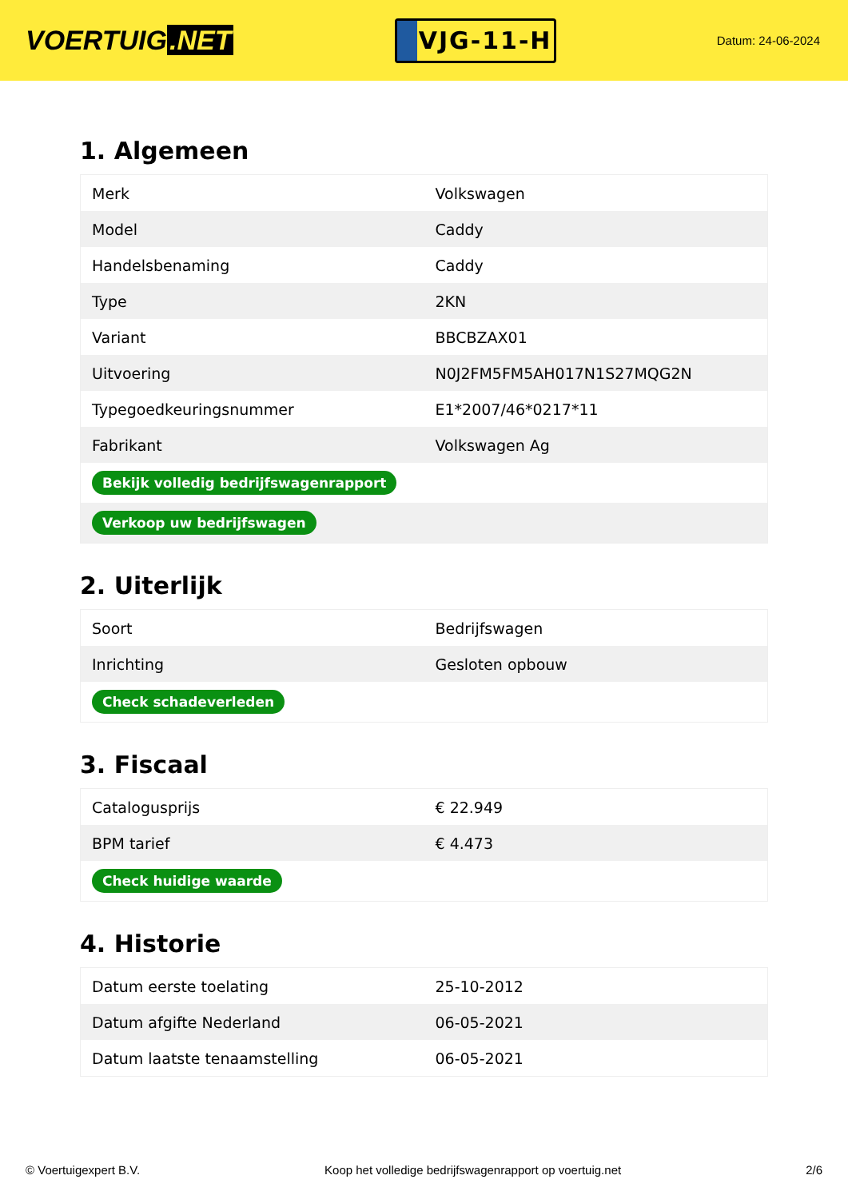VOERTUIG.NET
VJG-11-H
Datum: 24-06-2024
1. Algemeen
| Merk | Volkswagen |
| Model | Caddy |
| Handelsbenaming | Caddy |
| Type | 2KN |
| Variant | BBCBZAX01 |
| Uitvoering | N0J2FM5FM5AH017N1S27MQG2N |
| Typegoedkeuringsnummer | E1*2007/46*0217*11 |
| Fabrikant | Volkswagen Ag |
| Bekijk volledig bedrijfswagenrapport | |
| Verkoop uw bedrijfswagen | |
2. Uiterlijk
| Soort | Bedrijfswagen |
| Inrichting | Gesloten opbouw |
| Check schadeverleden | |
3. Fiscaal
| Catalogusprijs | € 22.949 |
| BPM tarief | € 4.473 |
| Check huidige waarde | |
4. Historie
| Datum eerste toelating | 25-10-2012 |
| Datum afgifte Nederland | 06-05-2021 |
| Datum laatste tenaamstelling | 06-05-2021 |
© Voertuigexpert B.V. Koop het volledige bedrijfswagenrapport op voertuig.net 2/6